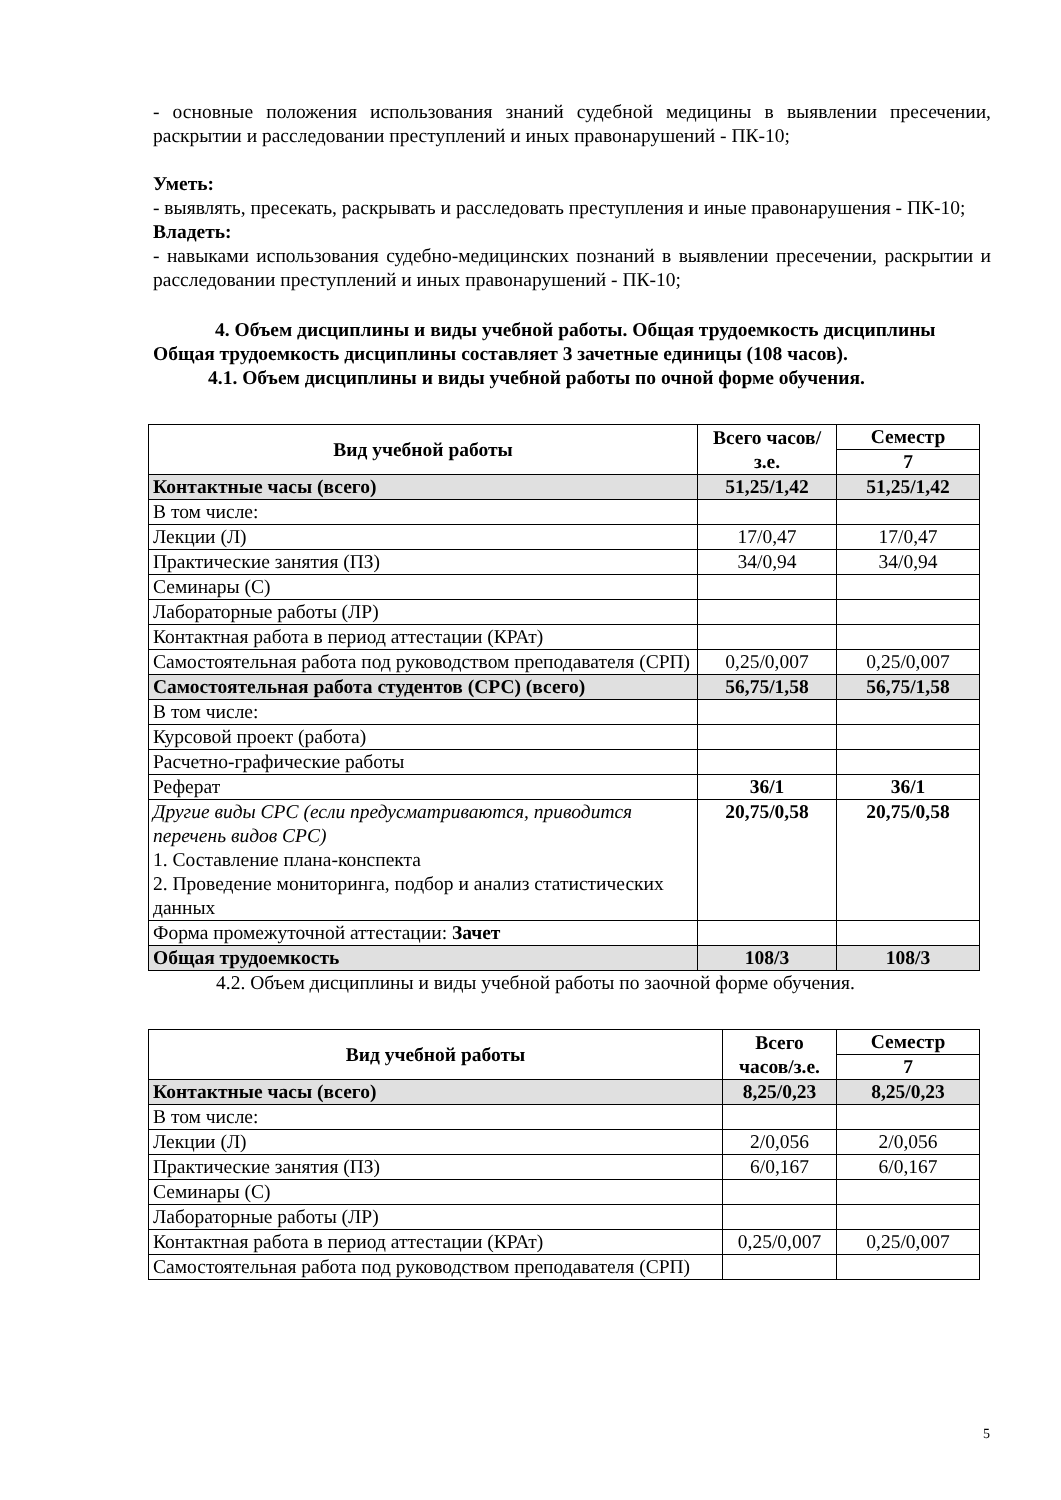- основные положения использования знаний судебной медицины в выявлении пресечении, раскрытии и расследовании преступлений и иных правонарушений - ПК-10;
Уметь:
- выявлять, пресекать, раскрывать и расследовать преступления и иные правонарушения - ПК-10;
Владеть:
- навыками использования судебно-медицинских познаний в выявлении пресечении, раскрытии и расследовании преступлений и иных правонарушений - ПК-10;
4. Объем дисциплины и виды учебной работы. Общая трудоемкость дисциплины
Общая трудоемкость дисциплины составляет 3 зачетные единицы (108 часов).
4.1. Объем дисциплины и виды учебной работы по очной форме обучения.
| Вид учебной работы | Всего часов/з.е. | Семестр |
| --- | --- | --- |
| | | 7 |
| Контактные часы (всего) | 51,25/1,42 | 51,25/1,42 |
| В том числе: | | |
| Лекции (Л) | 17/0,47 | 17/0,47 |
| Практические занятия (ПЗ) | 34/0,94 | 34/0,94 |
| Семинары (С) | | |
| Лабораторные работы (ЛР) | | |
| Контактная работа в период аттестации (КРАт) | | |
| Самостоятельная работа под руководством преподавателя (СРП) | 0,25/0,007 | 0,25/0,007 |
| Самостоятельная работа студентов (СРС) (всего) | 56,75/1,58 | 56,75/1,58 |
| В том числе: | | |
| Курсовой проект (работа) | | |
| Расчетно-графические работы | | |
| Реферат | 36/1 | 36/1 |
| Другие виды СРС (если предусматриваются, приводится перечень видов СРС) 1. Составление плана-конспекта 2. Проведение мониторинга, подбор и анализ статистических данных | 20,75/0,58 | 20,75/0,58 |
| Форма промежуточной аттестации: Зачет | | |
| Общая трудоемкость | 108/3 | 108/3 |
4.2. Объем дисциплины и виды учебной работы по заочной форме обучения.
| Вид учебной работы | Всего часов/з.е. | Семестр |
| --- | --- | --- |
| | | 7 |
| Контактные часы (всего) | 8,25/0,23 | 8,25/0,23 |
| В том числе: | | |
| Лекции (Л) | 2/0,056 | 2/0,056 |
| Практические занятия (ПЗ) | 6/0,167 | 6/0,167 |
| Семинары (С) | | |
| Лабораторные работы (ЛР) | | |
| Контактная работа в период аттестации (КРАт) | 0,25/0,007 | 0,25/0,007 |
| Самостоятельная работа под руководством преподавателя (СРП) | | |
5